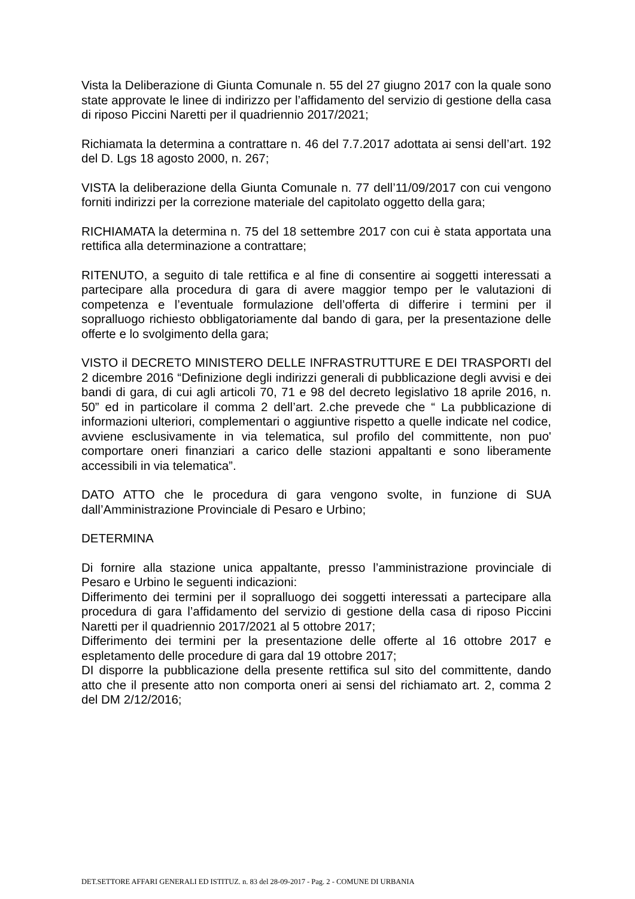Vista la Deliberazione di Giunta Comunale n. 55 del 27 giugno 2017 con la quale sono state approvate le linee di indirizzo per l’affidamento del servizio di gestione della casa di riposo Piccini Naretti per il quadriennio 2017/2021;
Richiamata la determina a contrattare n. 46 del 7.7.2017 adottata ai sensi dell’art. 192 del D. Lgs 18 agosto 2000, n. 267;
VISTA la deliberazione della Giunta Comunale n. 77 dell’11/09/2017 con cui vengono forniti indirizzi per la correzione materiale del capitolato oggetto della gara;
RICHIAMATA la determina n. 75 del 18 settembre 2017 con cui è stata apportata una rettifica alla determinazione a contrattare;
RITENUTO, a seguito di tale rettifica e al fine di consentire ai soggetti interessati a partecipare alla procedura di gara di avere maggior tempo per le valutazioni di competenza e l’eventuale formulazione dell’offerta di differire i termini per il sopralluogo richiesto obbligatoriamente dal bando di gara, per la presentazione delle offerte e lo svolgimento della gara;
VISTO il DECRETO MINISTERO DELLE INFRASTRUTTURE E DEI TRASPORTI del 2 dicembre 2016 “Definizione degli indirizzi generali di pubblicazione degli avvisi e dei bandi di gara, di cui agli articoli 70, 71 e 98 del decreto legislativo 18 aprile 2016, n. 50” ed in particolare il comma 2 dell’art. 2.che prevede che “ La pubblicazione di informazioni ulteriori, complementari o aggiuntive rispetto a quelle indicate nel codice, avviene esclusivamente in via telematica, sul profilo del committente, non puo' comportare oneri finanziari a carico delle stazioni appaltanti e sono liberamente accessibili in via telematica”.
DATO ATTO che le procedura di gara vengono svolte, in funzione di SUA dall’Amministrazione Provinciale di Pesaro e Urbino;
DETERMINA
Di fornire alla stazione unica appaltante, presso l’amministrazione provinciale di Pesaro e Urbino le seguenti indicazioni:
Differimento dei termini per il sopralluogo dei soggetti interessati a partecipare alla procedura di gara l’affidamento del servizio di gestione della casa di riposo Piccini Naretti per il quadriennio 2017/2021 al 5 ottobre 2017;
Differimento dei termini per la presentazione delle offerte al 16 ottobre 2017 e espletamento delle procedure di gara dal 19 ottobre 2017;
DI disporre la pubblicazione della presente rettifica sul sito del committente, dando atto che il presente atto non comporta oneri ai sensi del richiamato art. 2, comma 2 del DM 2/12/2016;
DET.SETTORE AFFARI GENERALI ED ISTITUZ. n. 83 del 28-09-2017 - Pag. 2 - COMUNE DI URBANIA